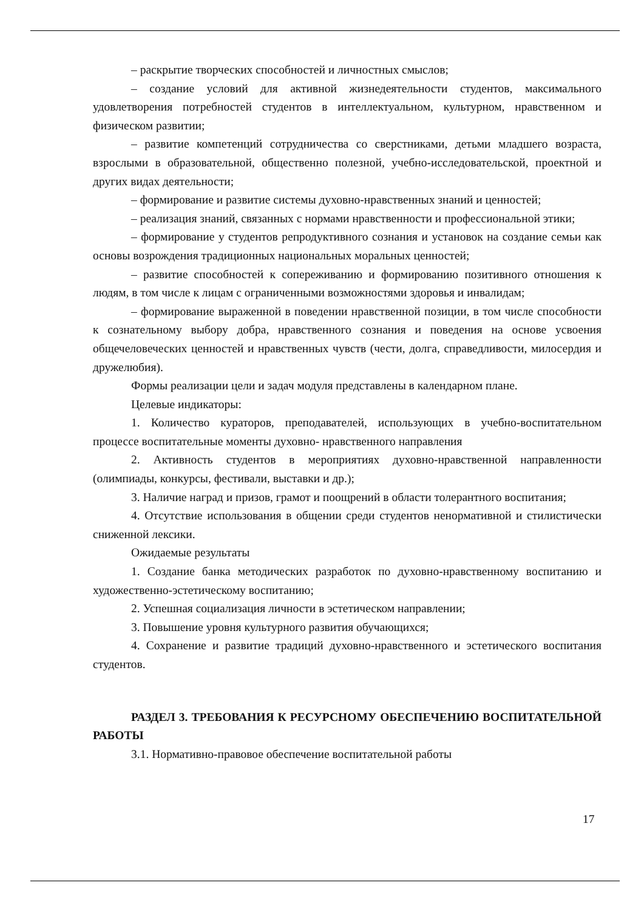– раскрытие творческих способностей и личностных смыслов;
– создание условий для активной жизнедеятельности студентов, максимального удовлетворения потребностей студентов в интеллектуальном, культурном, нравственном и физическом развитии;
– развитие компетенций сотрудничества со сверстниками, детьми младшего возраста, взрослыми в образовательной, общественно полезной, учебно-исследовательской, проектной и других видах деятельности;
– формирование и развитие системы духовно-нравственных знаний и ценностей;
– реализация знаний, связанных с нормами нравственности и профессиональной этики;
– формирование у студентов репродуктивного сознания и установок на создание семьи как основы возрождения традиционных национальных моральных ценностей;
– развитие способностей к сопереживанию и формированию позитивного отношения к людям, в том числе к лицам с ограниченными возможностями здоровья и инвалидам;
– формирование выраженной в поведении нравственной позиции, в том числе способности к сознательному выбору добра, нравственного сознания и поведения на основе усвоения общечеловеческих ценностей и нравственных чувств (чести, долга, справедливости, милосердия и дружелюбия).
Формы реализации цели и задач модуля представлены в календарном плане.
Целевые индикаторы:
1. Количество кураторов, преподавателей, использующих в учебно-воспитательном процессе воспитательные моменты духовно- нравственного направления
2. Активность студентов в мероприятиях духовно-нравственной направленности (олимпиады, конкурсы, фестивали, выставки и др.);
3. Наличие наград и призов, грамот и поощрений в области толерантного воспитания;
4. Отсутствие использования в общении среди студентов ненормативной и стилистически сниженной лексики.
Ожидаемые результаты
1. Создание банка методических разработок по духовно-нравственному воспитанию и художественно-эстетическому воспитанию;
2. Успешная социализация личности в эстетическом направлении;
3. Повышение уровня культурного развития обучающихся;
4. Сохранение и развитие традиций духовно-нравственного и эстетического воспитания студентов.
РАЗДЕЛ 3. ТРЕБОВАНИЯ К РЕСУРСНОМУ ОБЕСПЕЧЕНИЮ ВОСПИТАТЕЛЬНОЙ РАБОТЫ
3.1. Нормативно-правовое обеспечение воспитательной работы
17